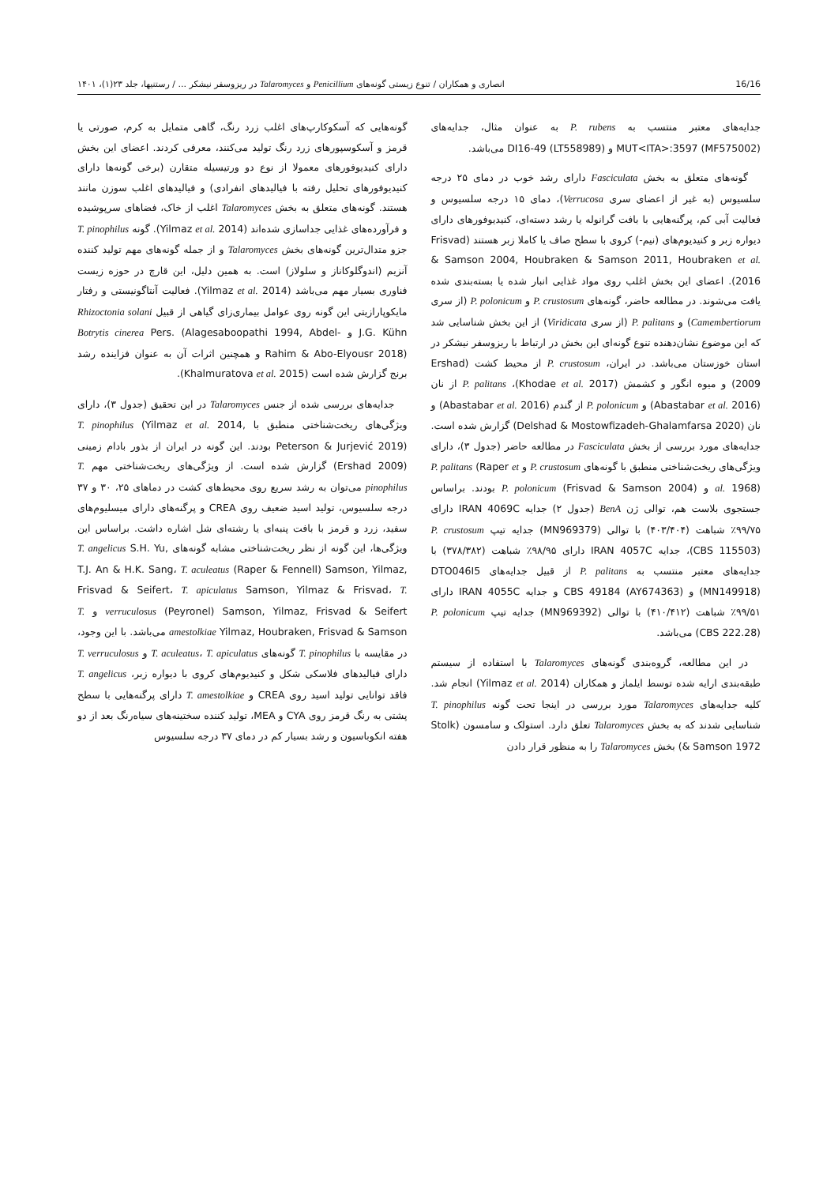16/16 انصاری و همکاران / تنوع زیستی گونه‌های Penicillium و Talaromyces در ریزوسفر نیشکر ... / رستنیها، جلد ۲۳(۱)، ۱۴۰۱
جدایه‌های معتبر منتسب به P. rubens به عنوان مثال، جدایه‌های MUT<ITA>:3597 (MF575002) و DI16-49 (LT558989) می‌باشد.
گونه‌های متعلق به بخش Fasciculata دارای رشد خوب در دمای ۲۵ درجه سلسیوس (به غیر از اعضای سری Verrucosa)، دمای ۱۵ درجه سلسیوس و فعالیت آبی کم، پرگنه‌هایی با بافت گرانوله یا رشد دسته‌ای، کنیدیوفورهای دارای دیواره زبر و کنیدیوم‌های (نیم-) کروی با سطح صاف یا کاملا زبر هستند (Frisvad & Samson 2004, Houbraken & Samson 2011, Houbraken et al. 2016). اعضای این بخش اغلب روی مواد غذایی انبار شده یا بسته‌بندی شده یافت می‌شوند. در مطالعه حاضر، گونه‌های P. crustosum و P. polonicum (از سری Camembertiorum) و P. palitans (از سری Viridicata) از این بخش شناسایی شد که این موضوع نشان‌دهنده تنوع گونه‌ای این بخش در ارتباط با ریزوسفر نیشکر در استان خوزستان می‌باشد. در ایران، P. crustosum از محیط کشت (Ershad 2009) و میوه انگور و کشمش (Khodae et al. 2017)، P. palitans از نان (Abastabar et al. 2016) و P. polonicum از گندم (Abastabar et al. 2016) و نان (Delshad & Mostowfizadeh-Ghalamfarsa 2020) گزارش شده است. جدایه‌های مورد بررسی از بخش Fasciculata در مطالعه حاضر (جدول ۳)، دارای ویژگی‌های ریخت‌شناختی منطبق با گونه‌های P. crustosum و P. palitans (Raper et al. 1968) و P. polonicum (Frisvad & Samson 2004) بودند. براساس جستجوی بلاست هم، توالی ژن BenA (جدول ۲) جدایه IRAN 4069C دارای ۹۹/۷۵٪ شباهت (۴۰۳/۴۰۴) با توالی (MN969379) جدایه تیپ P. crustosum (CBS 115503)، جدایه IRAN 4057C دارای ۹۸/۹۵٪ شباهت (۳۷۸/۳۸۲) با جدایه‌های معتبر منتسب به P. palitans از قبیل جدایه‌های DTO046I5 (MN149918) و CBS 49184 (AY674363) و جدایه IRAN 4055C دارای ۹۹/۵۱٪ شباهت (۴۱۰/۴۱۲) با توالی (MN969392) جدایه تیپ P. polonicum (CBS 222.28) می‌باشد.
در این مطالعه، گروه‌بندی گونه‌های Talaromyces با استفاده از سیستم طبقه‌بندی ارایه شده توسط ایلماز و همکاران (Yilmaz et al. 2014) انجام شد. کلیه جدایه‌های Talaromyces مورد بررسی در اینجا تحت گونه T. pinophilus شناسایی شدند که به بخش Talaromyces تعلق دارد. استولک و سامسون (Stolk & Samson 1972) بخش Talaromyces را به منظور قرار دادن
گونه‌هایی که آسکوکارپ‌های اغلب زرد رنگ، گاهی متمایل به کرم، صورتی یا قرمز و آسکوسپورهای زرد رنگ تولید می‌کنند، معرفی کردند. اعضای این بخش دارای کنیدیوفورهای معمولا از نوع دو ورتیسیله متقارن (برخی گونه‌ها دارای کنیدیوفورهای تحلیل رفته با فیالیدهای انفرادی) و فیالیدهای اغلب سوزن مانند هستند. گونه‌های متعلق به بخش Talaromyces اغلب از خاک، فضاهای سرپوشیده و فرآورده‌های غذایی جداسازی شده‌اند (Yilmaz et al. 2014). گونه T. pinophilus جزو متدال‌ترین گونه‌های بخش Talaromyces و از جمله گونه‌های مهم تولید کننده آنزیم (اندوگلوکاناز و سلولاز) است. به همین دلیل، این قارچ در حوزه زیست فناوری بسیار مهم می‌باشد (Yilmaz et al. 2014). فعالیت آنتاگونیستی و رفتار مایکوپارازیتی این گونه روی عوامل بیماری‌زای گیاهی از قبیل Rhizoctonia solani J.G. Kühn و Botrytis cinerea Pers. (Alagesaboopathi 1994, Abdel-Rahim & Abo-Elyousr 2018) و همچنین اثرات آن به عنوان فزاینده رشد برنج گزارش شده است (Khalmuratova et al. 2015).
جدایه‌های بررسی شده از جنس Talaromyces در این تحقیق (جدول ۳)، دارای ویژگی‌های ریخت‌شناختی منطبق با T. pinophilus (Yilmaz et al. 2014, Peterson & Jurjević 2019) بودند. این گونه در ایران از بذور بادام زمینی (Ershad 2009) گزارش شده است. از ویژگی‌های ریخت‌شناختی مهم T. pinophilus می‌توان به رشد سریع روی محیط‌های کشت در دماهای ۲۵، ۳۰ و ۳۷ درجه سلسیوس، تولید اسید ضعیف روی CREA و پرگنه‌های دارای میسلیوم‌های سفید، زرد و قرمز با بافت پنبه‌ای یا رشته‌ای شل اشاره داشت. براساس این ویژگی‌ها، این گونه از نظر ریخت‌شناختی مشابه گونه‌های T. angelicus S.H. Yu, T.J. An & H.K. Sang، T. aculeatus (Raper & Fennell) Samson, Yilmaz, Frisvad & Seifert، T. apiculatus Samson, Yilmaz & Frisvad، T. verruculosus (Peyronel) Samson, Yilmaz, Frisvad & Seifert و T. amestolkiae Yilmaz, Houbraken, Frisvad & Samson می‌باشد. با این وجود، در مقایسه با T. pinophilus گونه‌های T. aculeatus، T. apiculatus و T. verruculosus دارای فیالیدهای فلاسکی شکل و کنیدیوم‌های کروی با دیواره زبر، T. angelicus فاقد توانایی تولید اسید روی CREA و T. amestolkiae دارای پرگنه‌هایی با سطح پشتی به رنگ قرمز روی CYA و MEA، تولید کننده سختینه‌های سیاه‌رنگ بعد از دو هفته انکوباسیون و رشد بسیار کم در دمای ۳۷ درجه سلسیوس